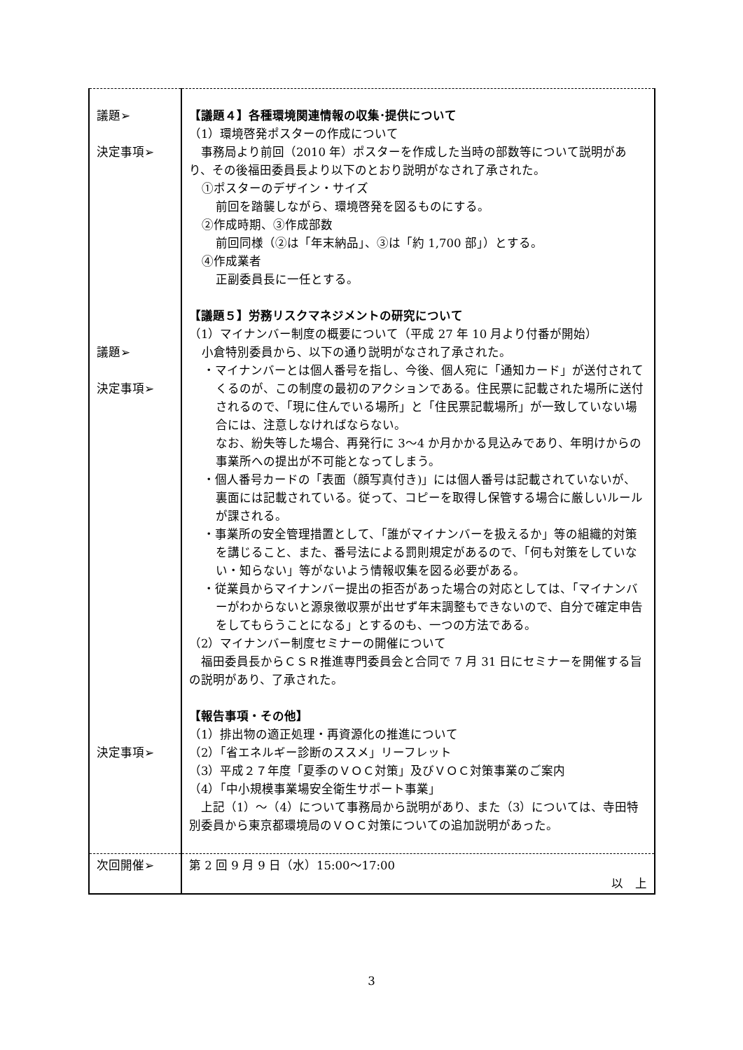| 議題➢ 決定事項➢ 議題➢ 決定事項➢ 決定事項➢ | 【議題４】各種環境関連情報の収集･提供について （1）環境啓発ポスターの作成について 事務局より前回（2010 年）ポスターを作成した当時の部数等について説明があり、その後福田委員長より以下のとおり説明がなされ了承された。 ①ポスターのデザイン・サイズ 前回を踏襲しながら、環境啓発を図るものにする。 ②作成時期、③作成部数 前回同様（②は「年末納品」、③は「約 1,700 部」）とする。 ④作成業者 正副委員長に一任とする。 【議題５】労務リスクマネジメントの研究について （1）マイナンバー制度の概要について（平成 27 年 10 月より付番が開始） 小倉特別委員から、以下の通り説明がなされ了承された。 ・マイナンバーとは個人番号を指し、今後、個人宛に「通知カード」が送付されてくるのが、この制度の最初のアクションである。住民票に記載された場所に送付されるので、「現に住んでいる場所」と「住民票記載場所」が一致していない場合には、注意しなければならない。 なお、紛失等した場合、再発行に 3〜4 か月かかる見込みであり、年明けからの事業所への提出が不可能となってしまう。 ・個人番号カードの「表面（顔写真付き)」には個人番号は記載されていないが、裏面には記載されている。従って、コピーを取得し保管する場合に厳しいルールが課される。 ・事業所の安全管理措置として、「誰がマイナンバーを扱えるか」等の組織的対策を講じること、また、番号法による罰則規定があるので、「何も対策をしていない・知らない」等がないよう情報収集を図る必要がある。 ・従業員からマイナンバー提出の拒否があった場合の対応としては、「マイナンバーがわからないと源泉徴収票が出せず年末調整もできないので、自分で確定申告をしてもらうことになる」とするのも、一つの方法である。 （2）マイナンバー制度セミナーの開催について 福田委員長からＣＳＲ推進専門委員会と合同で 7 月 31 日にセミナーを開催する旨の説明があり、了承された。 【報告事項・その他】 （1）排出物の適正処理・再資源化の推進について （2）「省エネルギー診断のススメ」リーフレット （3）平成２７年度「夏季のＶＯＣ対策」及びＶＯＣ対策事業のご案内 （4）「中小規模事業場安全衛生サポート事業」 上記（1）～（4）について事務局から説明があり、また（3）については、寺田特別委員から東京都環境局のＶＯＣ対策についての追加説明があった。 |
| 次回開催➢ | 第 2 回 9 月 9 日（水）15:00〜17:00 以 上 |
3